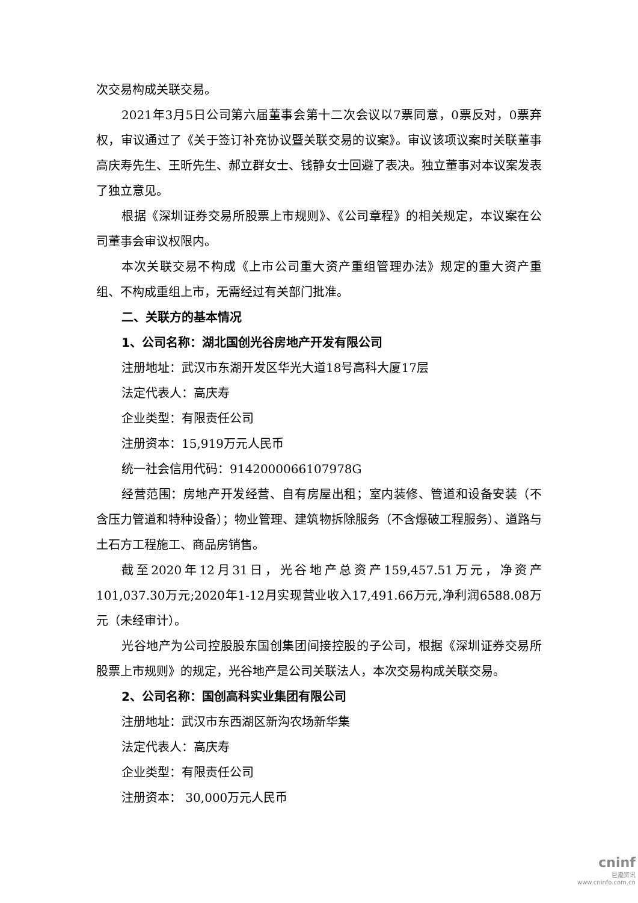次交易构成关联交易。
2021年3月5日公司第六届董事会第十二次会议以7票同意，0票反对，0票弃权，审议通过了《关于签订补充协议暨关联交易的议案》。审议该项议案时关联董事高庆寿先生、王昕先生、郝立群女士、钱静女士回避了表决。独立董事对本议案发表了独立意见。
根据《深圳证券交易所股票上市规则》、《公司章程》的相关规定，本议案在公司董事会审议权限内。
本次关联交易不构成《上市公司重大资产重组管理办法》规定的重大资产重组、不构成重组上市，无需经过有关部门批准。
二、关联方的基本情况
1、公司名称：湖北国创光谷房地产开发有限公司
注册地址：武汉市东湖开发区华光大道18号高科大厦17层
法定代表人：高庆寿
企业类型：有限责任公司
注册资本：15,919万元人民币
统一社会信用代码：9142000066107978G
经营范围：房地产开发经营、自有房屋出租；室内装修、管道和设备安装（不含压力管道和特种设备）；物业管理、建筑物拆除服务（不含爆破工程服务）、道路与土石方工程施工、商品房销售。
截至2020年12月31日，光谷地产总资产159,457.51万元，净资产101,037.30万元;2020年1-12月实现营业收入17,491.66万元,净利润6588.08万元（未经审计）。
光谷地产为公司控股股东国创集团间接控股的子公司，根据《深圳证券交易所股票上市规则》的规定，光谷地产是公司关联法人，本次交易构成关联交易。
2、公司名称：国创高科实业集团有限公司
注册地址：武汉市东西湖区新沟农场新华集
法定代表人：高庆寿
企业类型：有限责任公司
注册资本： 30,000万元人民币
cninf
巨潮资讯
www.cninfo.com.cn